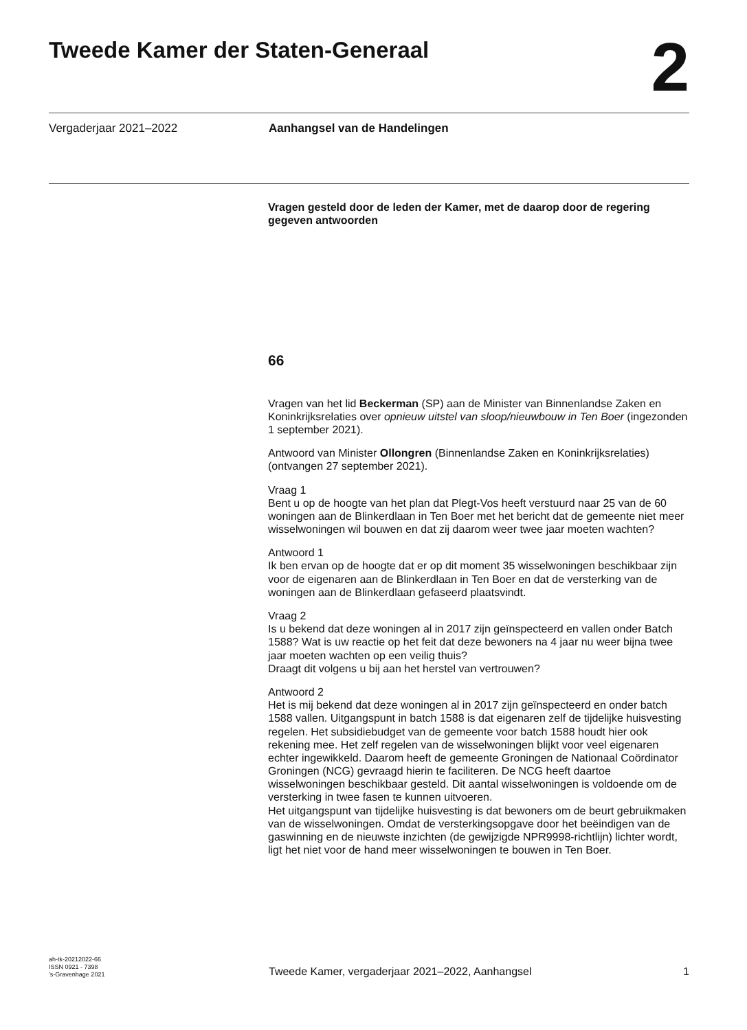Tweede Kamer der Staten-Generaal
2
Vergaderjaar 2021–2022 Aanhangsel van de Handelingen
Vragen gesteld door de leden der Kamer, met de daarop door de regering gegeven antwoorden
66
Vragen van het lid Beckerman (SP) aan de Minister van Binnenlandse Zaken en Koninkrijksrelaties over opnieuw uitstel van sloop/nieuwbouw in Ten Boer (ingezonden 1 september 2021).
Antwoord van Minister Ollongren (Binnenlandse Zaken en Koninkrijksrelaties) (ontvangen 27 september 2021).
Vraag 1
Bent u op de hoogte van het plan dat Plegt-Vos heeft verstuurd naar 25 van de 60 woningen aan de Blinkerdlaan in Ten Boer met het bericht dat de gemeente niet meer wisselwoningen wil bouwen en dat zij daarom weer twee jaar moeten wachten?
Antwoord 1
Ik ben ervan op de hoogte dat er op dit moment 35 wisselwoningen beschikbaar zijn voor de eigenaren aan de Blinkerdlaan in Ten Boer en dat de versterking van de woningen aan de Blinkerdlaan gefaseerd plaatsvindt.
Vraag 2
Is u bekend dat deze woningen al in 2017 zijn geïnspecteerd en vallen onder Batch 1588? Wat is uw reactie op het feit dat deze bewoners na 4 jaar nu weer bijna twee jaar moeten wachten op een veilig thuis?
Draagt dit volgens u bij aan het herstel van vertrouwen?
Antwoord 2
Het is mij bekend dat deze woningen al in 2017 zijn geïnspecteerd en onder batch 1588 vallen. Uitgangspunt in batch 1588 is dat eigenaren zelf de tijdelijke huisvesting regelen. Het subsidiebudget van de gemeente voor batch 1588 houdt hier ook rekening mee. Het zelf regelen van de wisselwoningen blijkt voor veel eigenaren echter ingewikkeld. Daarom heeft de gemeente Groningen de Nationaal Coördinator Groningen (NCG) gevraagd hierin te faciliteren. De NCG heeft daartoe wisselwoningen beschikbaar gesteld. Dit aantal wisselwoningen is voldoende om de versterking in twee fasen te kunnen uitvoeren.
Het uitgangspunt van tijdelijke huisvesting is dat bewoners om de beurt gebruikmaken van de wisselwoningen. Omdat de versterkingsopgave door het beëindigen van de gaswinning en de nieuwste inzichten (de gewijzigde NPR9998-richtlijn) lichter wordt, ligt het niet voor de hand meer wisselwoningen te bouwen in Ten Boer.
ah-tk-20212022-66
ISSN 0921 - 7398
’s-Gravenhage 2021
Tweede Kamer, vergaderjaar 2021–2022, Aanhangsel
1